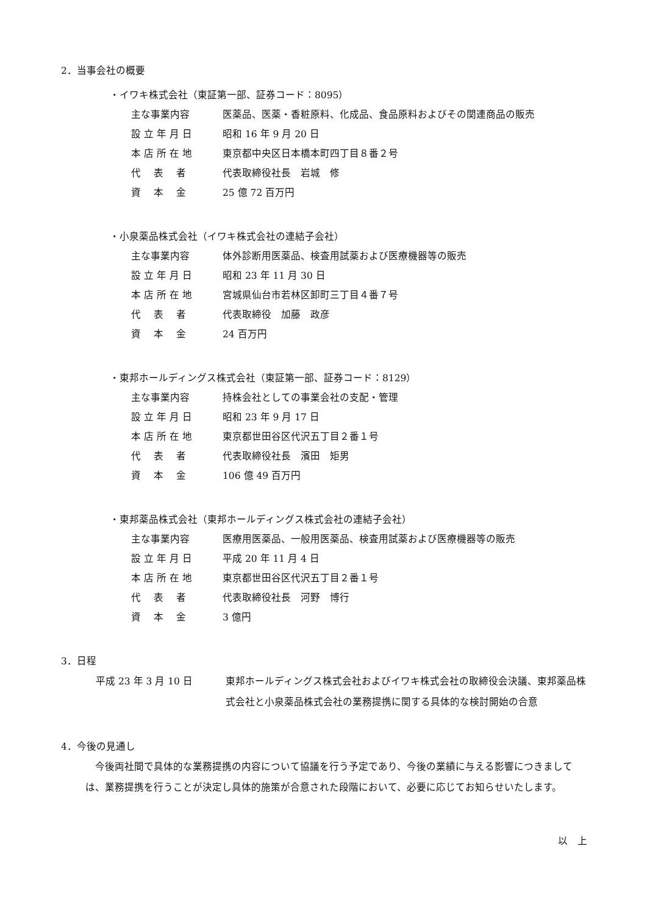2．当事会社の概要
・イワキ株式会社（東証第一部、証券コード：8095）
主な事業内容 医薬品、医薬・香粧原料、化成品、食品原料およびその関連商品の販売
設 立 年 月 日 昭和 16 年 9 月 20 日
本 店 所 在 地 東京都中央区日本橋本町四丁目８番２号
代　 表　 者 代表取締役社長　岩城　修
資　 本　 金 25 億 72 百万円
・小泉薬品株式会社（イワキ株式会社の連結子会社）
主な事業内容 体外診断用医薬品、検査用試薬および医療機器等の販売
設 立 年 月 日 昭和 23 年 11 月 30 日
本 店 所 在 地 宮城県仙台市若林区卸町三丁目４番７号
代　 表　 者 代表取締役　加藤　政彦
資　 本　 金 24 百万円
・東邦ホールディングス株式会社（東証第一部、証券コード：8129）
主な事業内容 持株会社としての事業会社の支配・管理
設 立 年 月 日 昭和 23 年 9 月 17 日
本 店 所 在 地 東京都世田谷区代沢五丁目２番１号
代　 表　 者 代表取締役社長　濱田　矩男
資　 本　 金 106 億 49 百万円
・東邦薬品株式会社（東邦ホールディングス株式会社の連結子会社）
主な事業内容 医療用医薬品、一般用医薬品、検査用試薬および医療機器等の販売
設 立 年 月 日 平成 20 年 11 月 4 日
本 店 所 在 地 東京都世田谷区代沢五丁目２番１号
代　 表　 者 代表取締役社長　河野　博行
資　 本　 金 3 億円
3．日程
平成 23 年 3 月 10 日 東邦ホールディングス株式会社およびイワキ株式会社の取締役会決議、東邦薬品株式会社と小泉薬品株式会社の業務提携に関する具体的な検討開始の合意
4．今後の見通し
今後両社間で具体的な業務提携の内容について協議を行う予定であり、今後の業績に与える影響につきましては、業務提携を行うことが決定し具体的施策が合意された段階において、必要に応じてお知らせいたします。
以　上